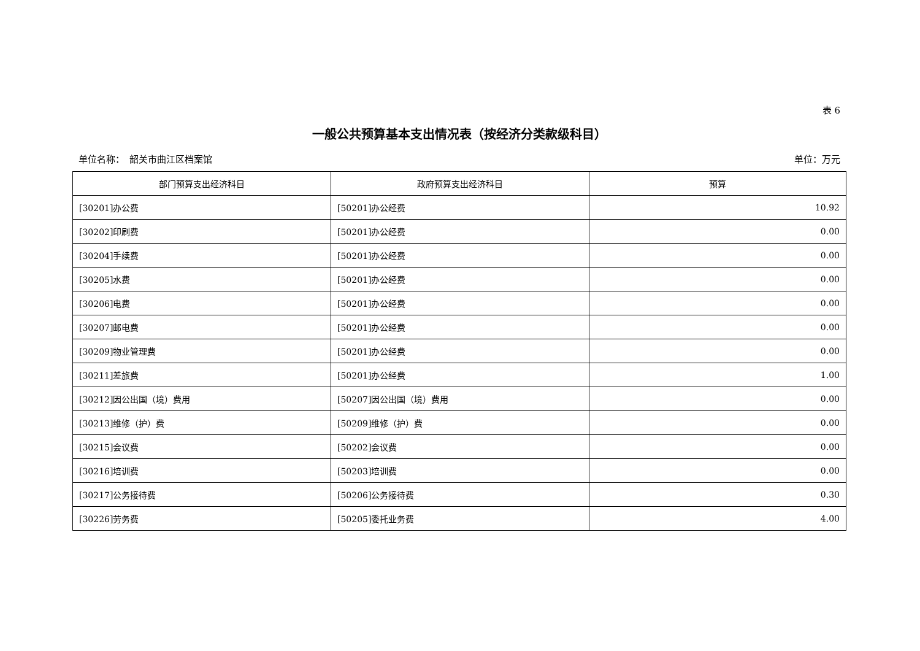表 6
一般公共预算基本支出情况表（按经济分类款级科目）
单位名称：　韶关市曲江区档案馆 单位：万元
| 部门预算支出经济科目 | 政府预算支出经济科目 | 预算 |
| --- | --- | --- |
| [30201]办公费 | [50201]办公经费 | 10.92 |
| [30202]印刷费 | [50201]办公经费 | 0.00 |
| [30204]手续费 | [50201]办公经费 | 0.00 |
| [30205]水费 | [50201]办公经费 | 0.00 |
| [30206]电费 | [50201]办公经费 | 0.00 |
| [30207]邮电费 | [50201]办公经费 | 0.00 |
| [30209]物业管理费 | [50201]办公经费 | 0.00 |
| [30211]差旅费 | [50201]办公经费 | 1.00 |
| [30212]因公出国（境）费用 | [50207]因公出国（境）费用 | 0.00 |
| [30213]维修（护）费 | [50209]维修（护）费 | 0.00 |
| [30215]会议费 | [50202]会议费 | 0.00 |
| [30216]培训费 | [50203]培训费 | 0.00 |
| [30217]公务接待费 | [50206]公务接待费 | 0.30 |
| [30226]劳务费 | [50205]委托业务费 | 4.00 |